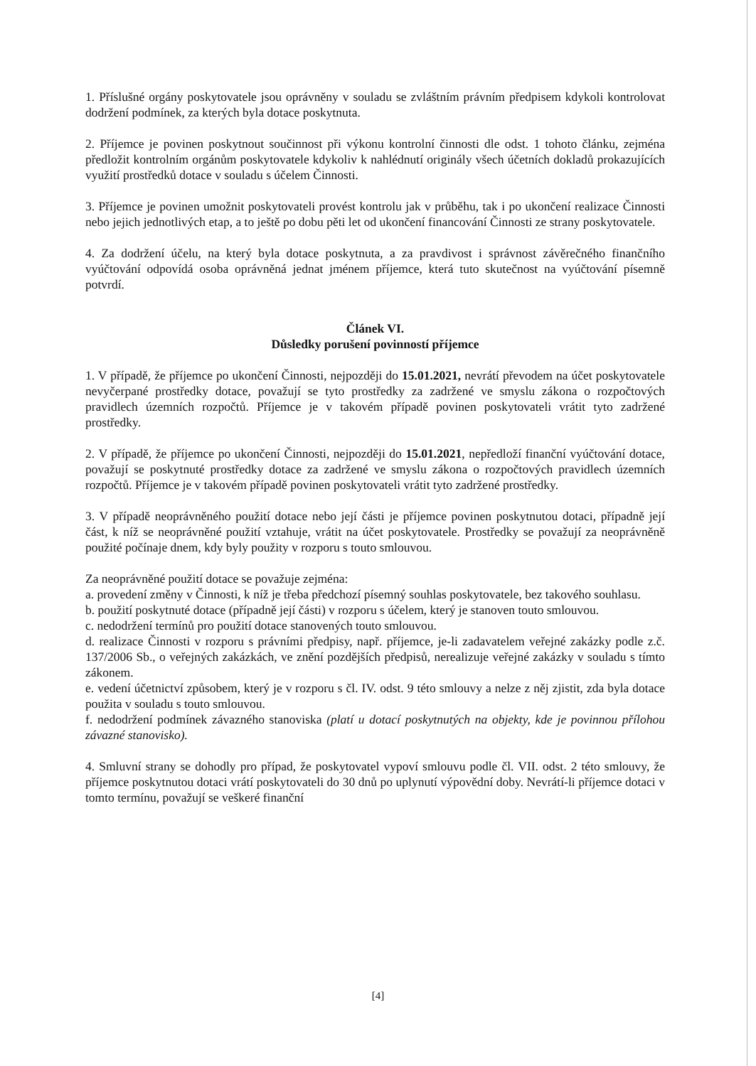1. Příslušné orgány poskytovatele jsou oprávněny v souladu se zvláštním právním předpisem kdykoli kontrolovat dodržení podmínek, za kterých byla dotace poskytnuta.
2. Příjemce je povinen poskytnout součinnost při výkonu kontrolní činnosti dle odst. 1 tohoto článku, zejména předložit kontrolním orgánům poskytovatele kdykoliv k nahlédnutí originály všech účetních dokladů prokazujících využití prostředků dotace v souladu s účelem Činnosti.
3. Příjemce je povinen umožnit poskytovateli provést kontrolu jak v průběhu, tak i po ukončení realizace Činnosti nebo jejich jednotlivých etap, a to ještě po dobu pěti let od ukončení financování Činnosti ze strany poskytovatele.
4. Za dodržení účelu, na který byla dotace poskytnuta, a za pravdivost i správnost závěrečného finančního vyúčtování odpovídá osoba oprávněná jednat jménem příjemce, která tuto skutečnost na vyúčtování písemně potvrdí.
Článek VI.
Důsledky porušení povinností příjemce
1. V případě, že příjemce po ukončení Činnosti, nejpozději do 15.01.2021, nevrátí převodem na účet poskytovatele nevyčerpané prostředky dotace, považují se tyto prostředky za zadržené ve smyslu zákona o rozpočtových pravidlech územních rozpočtů. Příjemce je v takovém případě povinen poskytovateli vrátit tyto zadržené prostředky.
2. V případě, že příjemce po ukončení Činnosti, nejpozději do 15.01.2021, nepředloží finanční vyúčtování dotace, považují se poskytnuté prostředky dotace za zadržené ve smyslu zákona o rozpočtových pravidlech územních rozpočtů. Příjemce je v takovém případě povinen poskytovateli vrátit tyto zadržené prostředky.
3. V případě neoprávněného použití dotace nebo její části je příjemce povinen poskytnutou dotaci, případně její část, k níž se neoprávněné použití vztahuje, vrátit na účet poskytovatele. Prostředky se považují za neoprávněně použité počínaje dnem, kdy byly použity v rozporu s touto smlouvou.
Za neoprávněné použití dotace se považuje zejména:
a. provedení změny v Činnosti, k níž je třeba předchozí písemný souhlas poskytovatele, bez takového souhlasu.
b. použití poskytnuté dotace (případně její části) v rozporu s účelem, který je stanoven touto smlouvou.
c. nedodržení termínů pro použití dotace stanovených touto smlouvou.
d. realizace Činnosti v rozporu s právními předpisy, např. příjemce, je-li zadavatelem veřejné zakázky podle z.č. 137/2006 Sb., o veřejných zakázkách, ve znění pozdějších předpisů, nerealizuje veřejné zakázky v souladu s tímto zákonem.
e. vedení účetnictví způsobem, který je v rozporu s čl. IV. odst. 9 této smlouvy a nelze z něj zjistit, zda byla dotace použita v souladu s touto smlouvou.
f. nedodržení podmínek závazného stanoviska (platí u dotací poskytnutých na objekty, kde je povinnou přílohou závazné stanovisko).
4. Smluvní strany se dohodly pro případ, že poskytovatel vypoví smlouvu podle čl. VII. odst. 2 této smlouvy, že příjemce poskytnutou dotaci vrátí poskytovateli do 30 dnů po uplynutí výpovědní doby. Nevrátí-li příjemce dotaci v tomto termínu, považují se veškeré finanční
[4]